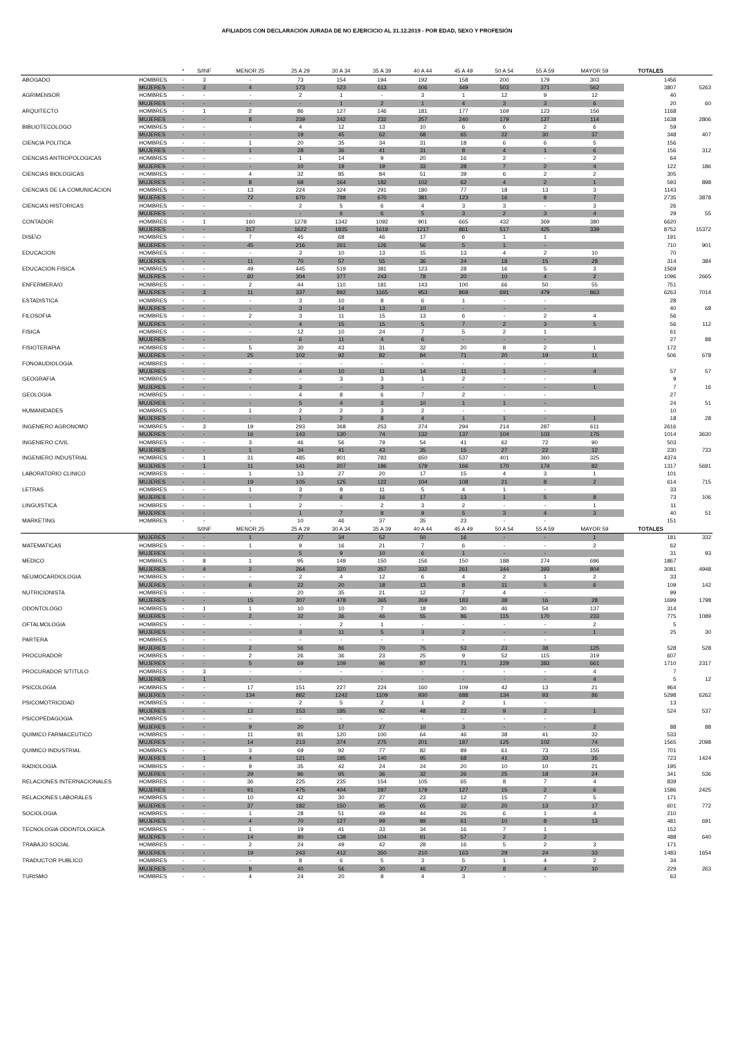AFILIADOS CON DECLARACIÓN JURADA DE NO EJERCICIO AL 31.12.2019 - POR EDAD, SEXO Y PROFESIÓN
| | | * | S/INF | MENOR 25 | 25 A 29 | 30 A 34 | 35 A 39 | 40 A 44 | 45 A 49 | 50 A 54 | 55 A 59 | MAYOR 59 | TOTALES | |
| --- | --- | --- | --- | --- | --- | --- | --- | --- | --- | --- | --- | --- | --- | --- |
| ABOGADO | HOMBRES | - | 3 | - | 73 | 154 | 194 | 192 | 158 | 200 | 179 | 303 | 1456 | |
| | MUJERES | - | 3 | 4 | 173 | 523 | 613 | 606 | 449 | 503 | 371 | 562 | 3807 | 5263 |
| AGRIMENSOR | HOMBRES | - | - | - | 2 | 1 | - | 3 | 1 | 12 | 9 | 12 | 40 | |
| | MUJERES | - | - | - | - | 1 | 2 | 1 | 4 | 3 | 3 | 6 | 20 | 60 |
| ARQUITECTO | HOMBRES | - | 1 | 2 | 86 | 127 | 146 | 181 | 177 | 169 | 123 | 156 | 1168 | |
| | MUJERES | - | - | 8 | 239 | 242 | 232 | 257 | 240 | 179 | 127 | 114 | 1638 | 2806 |
| BIBLIOTECOLOGO | HOMBRES | - | - | - | 4 | 12 | 13 | 10 | 6 | 6 | 2 | 6 | 59 | |
| | MUJERES | - | - | - | 19 | 45 | 62 | 68 | 65 | 22 | 30 | 37 | 348 | 407 |
| CIENCIA POLITICA | HOMBRES | - | - | 1 | 20 | 35 | 34 | 31 | 18 | 6 | 6 | 5 | 156 | |
| | MUJERES | - | - | 1 | 28 | 36 | 41 | 31 | 8 | 4 | 1 | 6 | 156 | 312 |
| CIENCIAS ANTROPOLOGICAS | HOMBRES | - | - | - | 1 | 14 | 9 | 20 | 16 | 2 | - | 2 | 64 | |
| | MUJERES | - | - | - | 10 | 19 | 19 | 33 | 28 | 7 | 2 | 4 | 122 | 186 |
| CIENCIAS BIOLOGICAS | HOMBRES | - | - | 4 | 32 | 85 | 84 | 51 | 39 | 6 | 2 | 2 | 305 | |
| | MUJERES | - | - | 8 | 68 | 164 | 182 | 102 | 62 | 4 | 2 | 1 | 593 | 898 |
| CIENCIAS DE LA COMUNICACION | HOMBRES | - | - | 13 | 224 | 324 | 291 | 180 | 77 | 18 | 13 | 3 | 1143 | |
| | MUJERES | - | - | 72 | 670 | 788 | 670 | 381 | 123 | 16 | 8 | 7 | 2735 | 3878 |
| CIENCIAS HISTORICAS | HOMBRES | - | - | - | 2 | 5 | 6 | 4 | 3 | 3 | - | 3 | 26 | |
| | MUJERES | - | - | - | - | 6 | 6 | 5 | 3 | 2 | 3 | 4 | 29 | 55 |
| CONTADOR | HOMBRES | - | 1 | 160 | 1278 | 1342 | 1092 | 901 | 665 | 432 | 369 | 380 | 6620 | |
| | MUJERES | - | - | 317 | 1622 | 1835 | 1619 | 1217 | 861 | 517 | 425 | 339 | 8752 | 15372 |
| DISE\O | HOMBRES | - | - | 7 | 45 | 68 | 46 | 17 | 6 | 1 | 1 | | 191 | |
| | MUJERES | - | - | 45 | 216 | 261 | 126 | 56 | 5 | 1 | - | | 710 | 901 |
| EDUCACION | HOMBRES | - | - | - | 3 | 10 | 13 | 15 | 13 | 4 | 2 | 10 | 70 | |
| | MUJERES | - | - | 11 | 70 | 57 | 55 | 36 | 24 | 18 | 15 | 28 | 314 | 384 |
| EDUCACION FISICA | HOMBRES | - | - | 49 | 445 | 519 | 381 | 123 | 28 | 16 | 5 | 3 | 1569 | |
| | MUJERES | - | - | 60 | 304 | 377 | 243 | 78 | 20 | 10 | 4 | 2 | 1096 | 2665 |
| ENFERMERA/O | HOMBRES | - | - | 2 | 44 | 110 | 181 | 143 | 100 | 66 | 50 | 55 | 751 | |
| | MUJERES | - | 3 | 11 | 337 | 892 | 1165 | 953 | 869 | 691 | 479 | 863 | 6263 | 7014 |
| ESTADISTICA | HOMBRES | - | - | - | 3 | 10 | 8 | 6 | 1 | - | - | | 28 | |
| | MUJERES | - | - | - | 3 | 14 | 13 | 10 | - | - | - | | 40 | 68 |
| FILOSOFIA | HOMBRES | - | - | 2 | 3 | 11 | 15 | 13 | 6 | - | 2 | 4 | 56 | |
| | MUJERES | - | - | - | 4 | 15 | 15 | 5 | 7 | 2 | 3 | 5 | 56 | 112 |
| FISICA | HOMBRES | - | - | - | 12 | 10 | 24 | 7 | 5 | 2 | 1 | | 61 | |
| | MUJERES | - | - | - | 6 | 11 | 4 | 6 | - | - | - | | 27 | 88 |
| FISIOTERAPIA | HOMBRES | - | - | 5 | 30 | 43 | 31 | 32 | 20 | 8 | 2 | 1 | 172 | |
| | MUJERES | - | - | 25 | 102 | 92 | 82 | 84 | 71 | 20 | 19 | 11 | 506 | 678 |
| FONOAUDIOLOGIA | HOMBRES | - | - | - | - | - | - | - | - | - | - | | | |
| | MUJERES | - | - | 2 | 4 | 10 | 11 | 14 | 11 | 1 | - | 4 | 57 | 57 |
| GEOGRAFIA | HOMBRES | - | - | - | - | 3 | 3 | 1 | 2 | - | - | | 9 | |
| | MUJERES | - | - | - | 3 | - | 3 | - | - | - | - | 1 | 7 | 16 |
| GEOLOGIA | HOMBRES | - | - | - | 4 | 8 | 6 | 7 | 2 | - | - | | 27 | |
| | MUJERES | - | - | - | 5 | 4 | 3 | 10 | 1 | 1 | - | | 24 | 51 |
| HUMANIDADES | HOMBRES | - | - | 1 | 2 | 2 | 3 | 2 | - | - | - | | 10 | |
| | MUJERES | - | - | - | 1 | 2 | 8 | 4 | 1 | 1 | - | 1 | 18 | 28 |
| INGENIERO AGRONOMO | HOMBRES | - | 3 | 19 | 293 | 368 | 253 | 274 | 294 | 214 | 287 | 611 | 2616 | |
| | MUJERES | - | - | 16 | 143 | 130 | 74 | 132 | 137 | 104 | 103 | 175 | 1014 | 3630 |
| INGENIERO CIVIL | HOMBRES | - | - | 3 | 46 | 56 | 79 | 54 | 41 | 62 | 72 | 90 | 503 | |
| | MUJERES | - | - | 1 | 34 | 41 | 43 | 35 | 15 | 27 | 22 | 12 | 230 | 733 |
| INGENIERO INDUSTRIAL | HOMBRES | - | 1 | 31 | 485 | 801 | 783 | 650 | 537 | 401 | 360 | 325 | 4374 | |
| | MUJERES | - | 1 | 11 | 141 | 207 | 186 | 179 | 166 | 170 | 174 | 82 | 1317 | 5691 |
| LABORATORIO CLINICO | HOMBRES | - | - | 1 | 13 | 27 | 20 | 17 | 15 | 4 | 3 | 1 | 101 | |
| | MUJERES | - | - | 19 | 105 | 125 | 122 | 104 | 108 | 21 | 8 | 2 | 614 | 715 |
| LETRAS | HOMBRES | - | - | 1 | 3 | 8 | 11 | 5 | 4 | 1 | - | | 33 | |
| | MUJERES | - | - | - | 7 | 6 | 16 | 17 | 13 | 1 | 5 | 8 | 73 | 106 |
| LINGUISTICA | HOMBRES | - | - | 1 | 2 | - | 2 | 3 | 2 | - | - | 1 | 11 | |
| | MUJERES | - | - | - | 1 | 7 | 8 | 9 | 5 | 3 | 4 | 3 | 40 | 51 |
| MARKETING | HOMBRES | - | - | - | 10 | 46 | 37 | 35 | 23 | - | - | | 151 | |
| | | | S/INF | MENOR 25 | 25 A 29 | 30 A 34 | 35 A 39 | 40 A 44 | 45 A 49 | 50 A 54 | 55 A 59 | MAYOR 59 | TOTALES | |
| | MUJERES | - | - | 1 | 27 | 34 | 52 | 50 | 16 | - | - | 1 | 181 | 332 |
| MATEMATICAS | HOMBRES | - | - | 1 | 9 | 16 | 21 | 7 | 6 | - | - | 2 | 62 | |
| | MUJERES | - | - | - | 5 | 9 | 10 | 6 | 1 | - | - | | 31 | 93 |
| MEDICO | HOMBRES | - | 8 | 1 | 95 | 149 | 150 | 156 | 150 | 188 | 274 | 696 | 1867 | |
| | MUJERES | - | 4 | 2 | 264 | 320 | 357 | 332 | 261 | 344 | 393 | 804 | 3081 | 4948 |
| NEUMOCARDIOLOGIA | HOMBRES | - | - | - | 2 | 4 | 12 | 6 | 4 | 2 | 1 | 2 | 33 | |
| | MUJERES | - | - | 6 | 22 | 20 | 18 | 13 | 8 | 11 | 5 | 6 | 109 | 142 |
| NUTRICIONISTA | HOMBRES | - | - | - | 20 | 35 | 21 | 12 | 7 | 4 | - | | 99 | |
| | MUJERES | - | - | 15 | 307 | 478 | 365 | 269 | 183 | 38 | 16 | 28 | 1699 | 1798 |
| ODONTOLOGO | HOMBRES | - | 1 | 1 | 10 | 10 | 7 | 18 | 30 | 46 | 54 | 137 | 314 | |
| | MUJERES | - | - | 2 | 32 | 36 | 46 | 55 | 86 | 115 | 170 | 233 | 775 | 1089 |
| OFTALMOLOGIA | HOMBRES | - | - | - | - | 2 | 1 | - | - | - | - | 2 | 5 | |
| | MUJERES | - | - | - | 3 | 11 | 5 | 3 | 2 | - | - | 1 | 25 | 30 |
| PARTERA | HOMBRES | - | - | - | - | - | - | - | - | - | - | | | |
| | MUJERES | - | - | 2 | 56 | 86 | 70 | 75 | 53 | 23 | 38 | 125 | 528 | 528 |
| PROCURADOR | HOMBRES | - | - | 2 | 26 | 36 | 23 | 25 | 9 | 52 | 115 | 319 | 607 | |
| | MUJERES | - | - | 5 | 69 | 109 | 96 | 87 | 71 | 229 | 383 | 661 | 1710 | 2317 |
| PROCURADOR S/TITULO | HOMBRES | - | 3 | - | - | - | - | - | - | - | - | 4 | 7 | |
| | MUJERES | - | 1 | - | - | - | - | - | - | - | - | 4 | 5 | 12 |
| PSICOLOGIA | HOMBRES | - | - | 17 | 151 | 227 | 224 | 160 | 109 | 42 | 13 | 21 | 964 | |
| | MUJERES | - | - | 134 | 882 | 1242 | 1109 | 930 | 688 | 134 | 93 | 86 | 5298 | 6262 |
| PSICOMOTRICIDAD | HOMBRES | - | - | - | 2 | 5 | 2 | 1 | 2 | 1 | - | | 13 | |
| | MUJERES | - | - | 12 | 153 | 185 | 92 | 48 | 22 | 9 | 2 | 1 | 524 | 537 |
| PSICOPEDAGOGIA | HOMBRES | - | - | - | - | - | - | - | - | - | - | | | |
| | MUJERES | - | - | 9 | 20 | 17 | 27 | 10 | 3 | - | - | 2 | 88 | 88 |
| QUIMICO FARMACEUTICO | HOMBRES | - | - | 11 | 81 | 120 | 100 | 64 | 46 | 38 | 41 | 32 | 533 | |
| | MUJERES | - | - | 14 | 213 | 374 | 275 | 201 | 187 | 125 | 102 | 74 | 1565 | 2098 |
| QUIMICO INDUSTRIAL | HOMBRES | - | - | 3 | 69 | 92 | 77 | 82 | 89 | 61 | 73 | 155 | 701 | |
| | MUJERES | - | 1 | 4 | 121 | 185 | 140 | 95 | 68 | 41 | 33 | 35 | 723 | 1424 |
| RADIOLOGIA | HOMBRES | - | - | 9 | 35 | 42 | 24 | 24 | 20 | 10 | 10 | 21 | 195 | |
| | MUJERES | - | - | 29 | 86 | 65 | 36 | 32 | 26 | 25 | 18 | 24 | 341 | 536 |
| RELACIONES INTERNACIONALES | HOMBRES | - | - | 36 | 225 | 235 | 154 | 105 | 65 | 8 | 7 | 4 | 839 | |
| | MUJERES | - | - | 91 | 475 | 404 | 287 | 179 | 127 | 15 | 2 | 6 | 1586 | 2425 |
| RELACIONES LABORALES | HOMBRES | - | - | 10 | 42 | 30 | 27 | 23 | 12 | 15 | 7 | 5 | 171 | |
| | MUJERES | - | - | 37 | 182 | 150 | 85 | 65 | 32 | 20 | 13 | 17 | 601 | 772 |
| SOCIOLOGIA | HOMBRES | - | - | 1 | 28 | 51 | 49 | 44 | 26 | 6 | 1 | 4 | 210 | |
| | MUJERES | - | - | 4 | 70 | 127 | 99 | 89 | 61 | 10 | 8 | 13 | 481 | 691 |
| TECNOLOGIA ODONTOLOGICA | HOMBRES | - | - | 1 | 19 | 41 | 33 | 34 | 16 | 7 | 1 | | 152 | |
| | MUJERES | - | - | 14 | 80 | 138 | 104 | 91 | 57 | 2 | 2 | | 488 | 640 |
| TRABAJO SOCIAL | HOMBRES | - | - | 2 | 24 | 49 | 42 | 28 | 16 | 5 | 2 | 3 | 171 | |
| | MUJERES | - | - | 19 | 243 | 412 | 350 | 210 | 163 | 29 | 24 | 33 | 1483 | 1654 |
| TRADUCTOR PUBLICO | HOMBRES | - | - | - | 8 | 6 | 5 | 3 | 5 | 1 | 4 | 2 | 34 | |
| | MUJERES | - | - | 8 | 40 | 56 | 30 | 46 | 27 | 8 | 4 | 10 | 229 | 263 |
| TURISMO | HOMBRES | - | - | 4 | 24 | 20 | 8 | 4 | 3 | - | - | | 63 | |